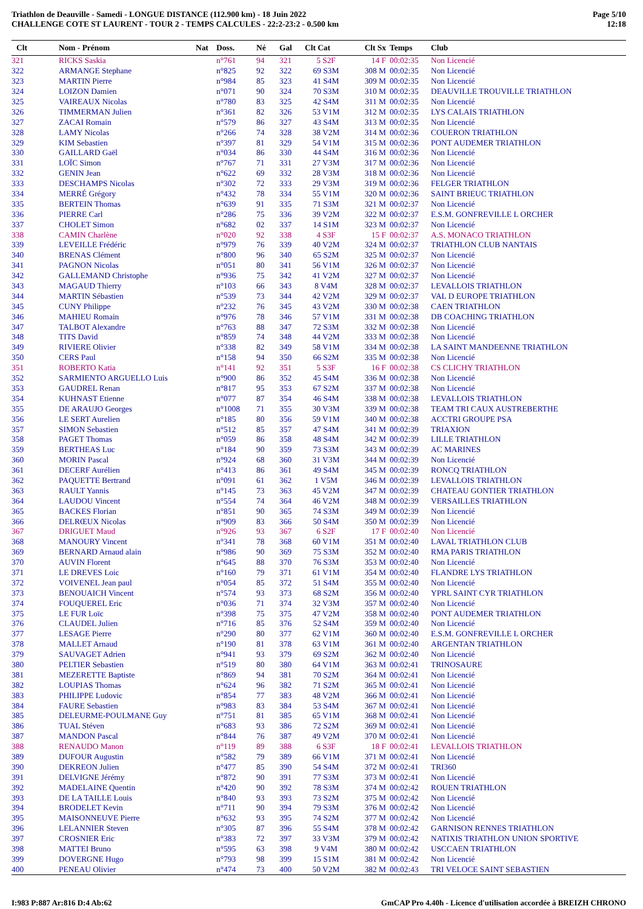Triathlon de Deauville - Samedi - LONGUE DISTANCE (112.900 km) - 18 Juin 2022
CHALLENGE COTE ST LAURENT - TOUR 2 - TEMPS CALCULES - 22:2-23:2 - 0.500 km
Page 5/10
12:18
| Clt | Nom - Prénom | Nat | Doss. | Né | Gal | Clt Cat | Clt Sx | Temps | Club |
| --- | --- | --- | --- | --- | --- | --- | --- | --- | --- |
| 321 | RICKS Saskia | | n°761 | 94 | 321 | 5 S2F | 14 F | 00:02:35 | Non Licencié |
| 322 | ARMANGE Stephane | | n°825 | 92 | 322 | 69 S3M | 308 M | 00:02:35 | Non Licencié |
| 323 | MARTIN Pierre | | n°984 | 85 | 323 | 41 S4M | 309 M | 00:02:35 | Non Licencié |
| 324 | LOIZON Damien | | n°071 | 90 | 324 | 70 S3M | 310 M | 00:02:35 | DEAUVILLE TROUVILLE TRIATHLON |
| 325 | VAIREAUX Nicolas | | n°780 | 83 | 325 | 42 S4M | 311 M | 00:02:35 | Non Licencié |
| 326 | TIMMERMAN Julien | | n°361 | 82 | 326 | 53 V1M | 312 M | 00:02:35 | LYS CALAIS TRIATHLON |
| 327 | ZACAI Romain | | n°579 | 86 | 327 | 43 S4M | 313 M | 00:02:35 | Non Licencié |
| 328 | LAMY Nicolas | | n°266 | 74 | 328 | 38 V2M | 314 M | 00:02:36 | COUERON TRIATHLON |
| 329 | KIM Sebastien | | n°397 | 81 | 329 | 54 V1M | 315 M | 00:02:36 | PONT AUDEMER TRIATHLON |
| 330 | GAILLARD Gaël | | n°034 | 86 | 330 | 44 S4M | 316 M | 00:02:36 | Non Licencié |
| 331 | LOÏC Simon | | n°767 | 71 | 331 | 27 V3M | 317 M | 00:02:36 | Non Licencié |
| 332 | GENIN Jean | | n°622 | 69 | 332 | 28 V3M | 318 M | 00:02:36 | Non Licencié |
| 333 | DESCHAMPS Nicolas | | n°302 | 72 | 333 | 29 V3M | 319 M | 00:02:36 | FELGER TRIATHLON |
| 334 | MERRÉ Grégory | | n°432 | 78 | 334 | 55 V1M | 320 M | 00:02:36 | SAINT BRIEUC TRIATHLON |
| 335 | BERTEIN Thomas | | n°639 | 91 | 335 | 71 S3M | 321 M | 00:02:37 | Non Licencié |
| 336 | PIERRE Carl | | n°286 | 75 | 336 | 39 V2M | 322 M | 00:02:37 | E.S.M. GONFREVILLE L ORCHER |
| 337 | CHOLET Simon | | n°682 | 02 | 337 | 14 S1M | 323 M | 00:02:37 | Non Licencié |
| 338 | CAMIN Charlène | | n°020 | 92 | 338 | 4 S3F | 15 F | 00:02:37 | A.S. MONACO TRIATHLON |
| 339 | LEVEILLE Frédéric | | n°979 | 76 | 339 | 40 V2M | 324 M | 00:02:37 | TRIATHLON CLUB NANTAIS |
| 340 | BRENAS Clément | | n°800 | 96 | 340 | 65 S2M | 325 M | 00:02:37 | Non Licencié |
| 341 | PAGNON Nicolas | | n°051 | 80 | 341 | 56 V1M | 326 M | 00:02:37 | Non Licencié |
| 342 | GALLEMAND Christophe | | n°936 | 75 | 342 | 41 V2M | 327 M | 00:02:37 | Non Licencié |
| 343 | MAGAUD Thierry | | n°103 | 66 | 343 | 8 V4M | 328 M | 00:02:37 | LEVALLOIS TRIATHLON |
| 344 | MARTIN Sébastien | | n°539 | 73 | 344 | 42 V2M | 329 M | 00:02:37 | VAL D EUROPE TRIATHLON |
| 345 | CUNY Philippe | | n°232 | 76 | 345 | 43 V2M | 330 M | 00:02:38 | CAEN TRIATHLON |
| 346 | MAHIEU Romain | | n°976 | 78 | 346 | 57 V1M | 331 M | 00:02:38 | DB COACHING TRIATHLON |
| 347 | TALBOT Alexandre | | n°763 | 88 | 347 | 72 S3M | 332 M | 00:02:38 | Non Licencié |
| 348 | TITS David | | n°859 | 74 | 348 | 44 V2M | 333 M | 00:02:38 | Non Licencié |
| 349 | RIVIERE Olivier | | n°338 | 82 | 349 | 58 V1M | 334 M | 00:02:38 | LA SAINT MANDEENNE TRIATHLON |
| 350 | CERS Paul | | n°158 | 94 | 350 | 66 S2M | 335 M | 00:02:38 | Non Licencié |
| 351 | ROBERTO Katia | | n°141 | 92 | 351 | 5 S3F | 16 F | 00:02:38 | CS CLICHY TRIATHLON |
| 352 | SARMIENTO ARGUELLO Luis | | n°900 | 86 | 352 | 45 S4M | 336 M | 00:02:38 | Non Licencié |
| 353 | GAUDREL Renan | | n°817 | 95 | 353 | 67 S2M | 337 M | 00:02:38 | Non Licencié |
| 354 | KUHNAST Etienne | | n°077 | 87 | 354 | 46 S4M | 338 M | 00:02:38 | LEVALLOIS TRIATHLON |
| 355 | DE ARAUJO Georges | | n°1008 | 71 | 355 | 30 V3M | 339 M | 00:02:38 | TEAM TRI CAUX AUSTREBERTHE |
| 356 | LE SERT Aurelien | | n°185 | 80 | 356 | 59 V1M | 340 M | 00:02:38 | ACCTRI GROUPE PSA |
| 357 | SIMON Sebastien | | n°512 | 85 | 357 | 47 S4M | 341 M | 00:02:39 | TRIAXION |
| 358 | PAGET Thomas | | n°059 | 86 | 358 | 48 S4M | 342 M | 00:02:39 | LILLE TRIATHLON |
| 359 | BERTHEAS Luc | | n°184 | 90 | 359 | 73 S3M | 343 M | 00:02:39 | AC MARINES |
| 360 | MORIN Pascal | | n°924 | 68 | 360 | 31 V3M | 344 M | 00:02:39 | Non Licencié |
| 361 | DECERF Aurélien | | n°413 | 86 | 361 | 49 S4M | 345 M | 00:02:39 | RONCQ TRIATHLON |
| 362 | PAQUETTE Bertrand | | n°091 | 61 | 362 | 1 V5M | 346 M | 00:02:39 | LEVALLOIS TRIATHLON |
| 363 | RAULT Yannis | | n°145 | 73 | 363 | 45 V2M | 347 M | 00:02:39 | CHATEAU GONTIER TRIATHLON |
| 364 | LAUDOU Vincent | | n°554 | 74 | 364 | 46 V2M | 348 M | 00:02:39 | VERSAILLES TRIATHLON |
| 365 | BACKES Florian | | n°851 | 90 | 365 | 74 S3M | 349 M | 00:02:39 | Non Licencié |
| 366 | DELRŒUX Nicolas | | n°909 | 83 | 366 | 50 S4M | 350 M | 00:02:39 | Non Licencié |
| 367 | DRIGUET Maud | | n°926 | 93 | 367 | 6 S2F | 17 F | 00:02:40 | Non Licencié |
| 368 | MANOURY Vincent | | n°341 | 78 | 368 | 60 V1M | 351 M | 00:02:40 | LAVAL TRIATHLON CLUB |
| 369 | BERNARD Arnaud alain | | n°986 | 90 | 369 | 75 S3M | 352 M | 00:02:40 | RMA PARIS TRIATHLON |
| 370 | AUVIN Florent | | n°645 | 88 | 370 | 76 S3M | 353 M | 00:02:40 | Non Licencié |
| 371 | LE DREVES Loic | | n°160 | 79 | 371 | 61 V1M | 354 M | 00:02:40 | FLANDRE LYS TRIATHLON |
| 372 | VOIVENEL Jean paul | | n°054 | 85 | 372 | 51 S4M | 355 M | 00:02:40 | Non Licencié |
| 373 | BENOUAICH Vincent | | n°574 | 93 | 373 | 68 S2M | 356 M | 00:02:40 | YPRL SAINT CYR TRIATHLON |
| 374 | FOUQUEREL Eric | | n°036 | 71 | 374 | 32 V3M | 357 M | 00:02:40 | Non Licencié |
| 375 | LE FUR Loïc | | n°398 | 75 | 375 | 47 V2M | 358 M | 00:02:40 | PONT AUDEMER TRIATHLON |
| 376 | CLAUDEL Julien | | n°716 | 85 | 376 | 52 S4M | 359 M | 00:02:40 | Non Licencié |
| 377 | LESAGE Pierre | | n°290 | 80 | 377 | 62 V1M | 360 M | 00:02:40 | E.S.M. GONFREVILLE L ORCHER |
| 378 | MALLET Arnaud | | n°190 | 81 | 378 | 63 V1M | 361 M | 00:02:40 | ARGENTAN TRIATHLON |
| 379 | SAUVAGET Adrien | | n°941 | 93 | 379 | 69 S2M | 362 M | 00:02:40 | Non Licencié |
| 380 | PELTIER Sebastien | | n°519 | 80 | 380 | 64 V1M | 363 M | 00:02:41 | TRINOSAURE |
| 381 | MEZERETTE Baptiste | | n°869 | 94 | 381 | 70 S2M | 364 M | 00:02:41 | Non Licencié |
| 382 | LOUPIAS Thomas | | n°624 | 96 | 382 | 71 S2M | 365 M | 00:02:41 | Non Licencié |
| 383 | PHILIPPE Ludovic | | n°854 | 77 | 383 | 48 V2M | 366 M | 00:02:41 | Non Licencié |
| 384 | FAURE Sebastien | | n°983 | 83 | 384 | 53 S4M | 367 M | 00:02:41 | Non Licencié |
| 385 | DELEURME-POULMANE Guy | | n°751 | 81 | 385 | 65 V1M | 368 M | 00:02:41 | Non Licencié |
| 386 | TUAL Stéven | | n°683 | 93 | 386 | 72 S2M | 369 M | 00:02:41 | Non Licencié |
| 387 | MANDON Pascal | | n°844 | 76 | 387 | 49 V2M | 370 M | 00:02:41 | Non Licencié |
| 388 | RENAUDO Manon | | n°119 | 89 | 388 | 6 S3F | 18 F | 00:02:41 | LEVALLOIS TRIATHLON |
| 389 | DUFOUR Augustin | | n°582 | 79 | 389 | 66 V1M | 371 M | 00:02:41 | Non Licencié |
| 390 | DEKREON Julien | | n°477 | 85 | 390 | 54 S4M | 372 M | 00:02:41 | TRI360 |
| 391 | DELVIGNE Jérémy | | n°872 | 90 | 391 | 77 S3M | 373 M | 00:02:41 | Non Licencié |
| 392 | MADELAINE Quentin | | n°420 | 90 | 392 | 78 S3M | 374 M | 00:02:42 | ROUEN TRIATHLON |
| 393 | DE LA TAILLE Louis | | n°840 | 93 | 393 | 73 S2M | 375 M | 00:02:42 | Non Licencié |
| 394 | BRODELET Kevin | | n°711 | 90 | 394 | 79 S3M | 376 M | 00:02:42 | Non Licencié |
| 395 | MAISONNEUVE Pierre | | n°632 | 93 | 395 | 74 S2M | 377 M | 00:02:42 | Non Licencié |
| 396 | LELANNIER Steven | | n°305 | 87 | 396 | 55 S4M | 378 M | 00:02:42 | GARNISON RENNES TRIATHLON |
| 397 | CROSNIER Eric | | n°383 | 72 | 397 | 33 V3M | 379 M | 00:02:42 | NATIXIS TRIATHLON UNION SPORTIVE |
| 398 | MATTEI Bruno | | n°595 | 63 | 398 | 9 V4M | 380 M | 00:02:42 | USCCAEN TRIATHLON |
| 399 | DOVERGNE Hugo | | n°793 | 98 | 399 | 15 S1M | 381 M | 00:02:42 | Non Licencié |
| 400 | PENEAU Olivier | | n°474 | 73 | 400 | 50 V2M | 382 M | 00:02:43 | TRI VELOCE SAINT SEBASTIEN |
I:983 P:887 Ar:816 D:4 Ab:62 GmCAP Pro 4.40h - Licence d'utilisation accordée à BREIZH CHRONO